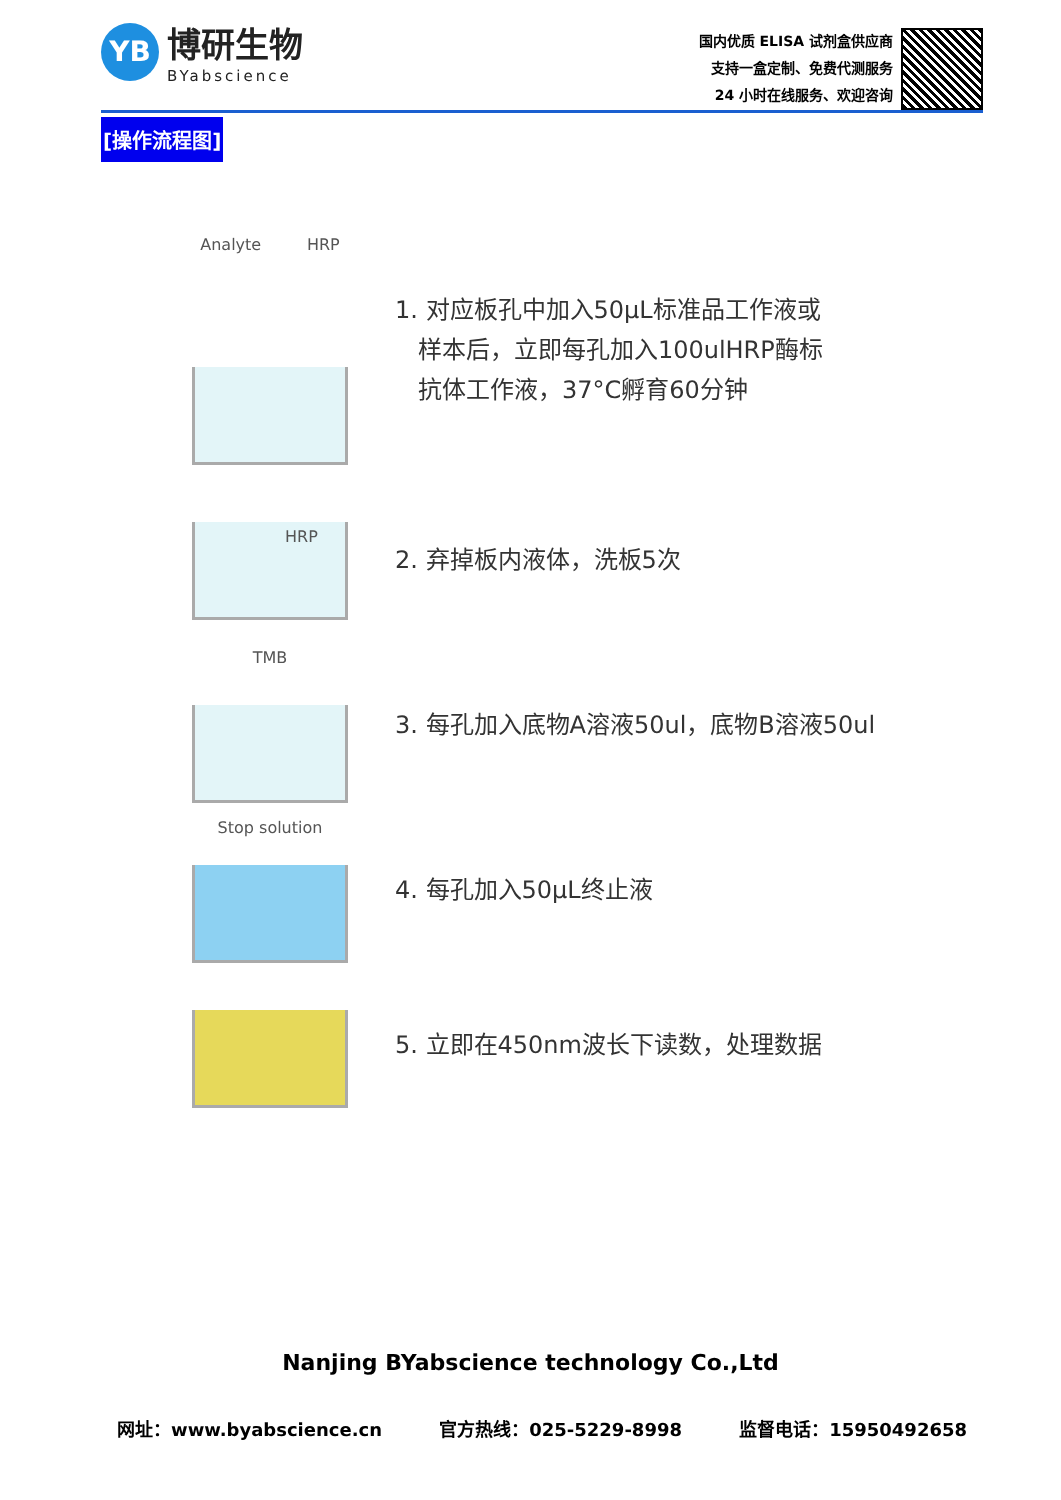YB
博研生物
BYabscience
国内优质 ELISA 试剂盒供应商
支持一盒定制、免费代测服务
24 小时在线服务、欢迎咨询
[操作流程图]
Analyte HRP
1. 对应板孔中加入50μL标准品工作液或
样本后，立即每孔加入100ulHRP酶标
抗体工作液，37°C孵育60分钟
HRP
2. 弃掉板内液体，洗板5次
TMB
3. 每孔加入底物A溶液50ul，底物B溶液50ul
Stop solution
4. 每孔加入50μL终止液
5. 立即在450nm波长下读数，处理数据
Nanjing BYabscience technology Co.,Ltd
网址：www.byabscience.cn 官方热线：025-5229-8998 监督电话：15950492658